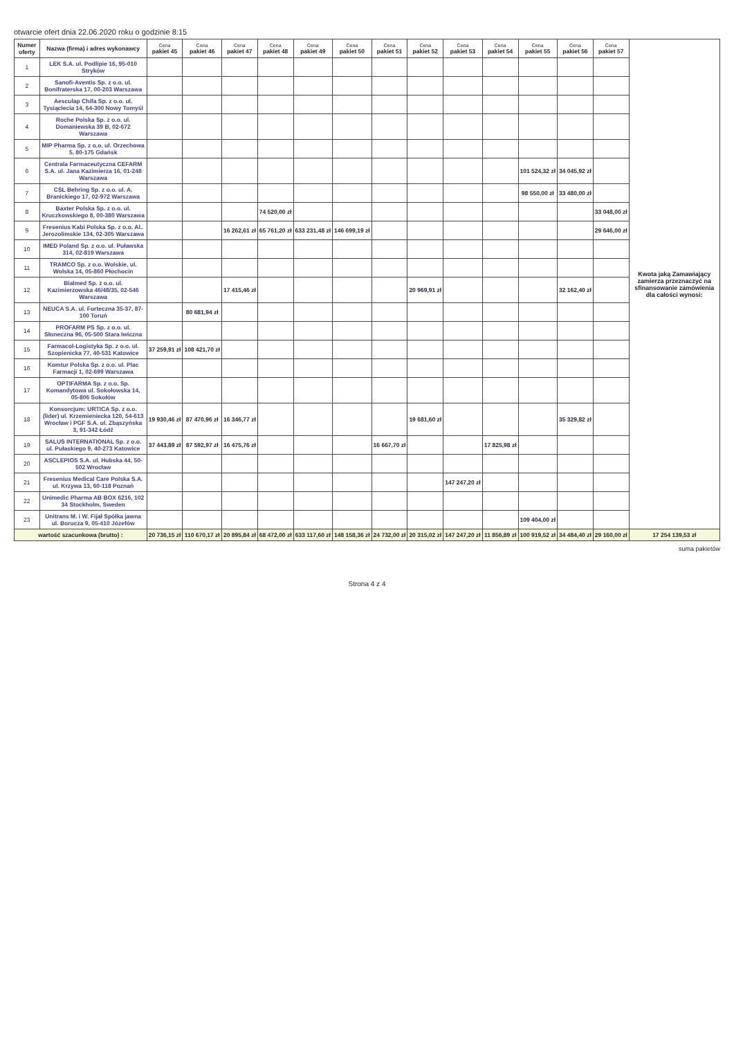otwarcie ofert dnia 22.06.2020 roku o godzinie 8:15
| Numer oferty | Nazwa (firma) i adres wykonawcy | Cena pakiet 45 | Cena pakiet 46 | Cena pakiet 47 | Cena pakiet 48 | Cena pakiet 49 | Cena pakiet 50 | Cena pakiet 51 | Cena pakiet 52 | Cena pakiet 53 | Cena pakiet 54 | Cena pakiet 55 | Cena pakiet 56 | Cena pakiet 57 | Kwota jaką Zamawiający zamierza przeznaczyć na sfinansowanie zamówienia dla całości wynosi: |
| --- | --- | --- | --- | --- | --- | --- | --- | --- | --- | --- | --- | --- | --- | --- | --- |
| 1 | LEK S.A. ul. Podlipie 16, 95-010 Stryków | | | | | | | | | | | | | | |
| 2 | Sanofi-Aventis Sp. z o.o. ul. Bonifraterska 17, 00-203 Warszawa | | | | | | | | | | | | | | |
| 3 | Aesculap Chifa Sp. z o.o. ul. Tysiąclecia 14, 64-300 Nowy Tomyśl | | | | | | | | | | | | | | |
| 4 | Roche Polska Sp. z o.o. ul. Domaniewska 39 B, 02-672 Warszawa | | | | | | | | | | | | | | |
| 5 | MIP Pharma Sp. z o.o. ul. Orzechowa 5, 80-175 Gdańsk | | | | | | | | | | | | | | |
| 6 | Centrala Farmaceutyczna CEFARM S.A. ul. Jana Kazimierza 16, 01-248 Warszawa | | | | | | | | | | | 101 524,32 zł | 34 045,92 zł | | |
| 7 | CSL Behring Sp. z o.o. ul. A. Branickiego 17, 02-972 Warszawa | | | | | | | | | | | 98 550,00 zł | 33 480,00 zł | | |
| 8 | Baxter Polska Sp. z o.o. ul. Kruczkowskiego 8, 00-380 Warszawa | | | | 74 520,00 zł | | | | | | | | | 33 048,00 zł | |
| 9 | Fresenius Kabi Polska Sp. z o.o. Al.. Jerozolimskie 134, 02-305 Warszawa | | | 16 262,61 zł | 65 761,20 zł | 633 231,48 zł | 146 699,19 zł | | | | | | | 29 646,00 zł | |
| 10 | IMED Poland Sp. z o.o. ul. Puławska 314, 02-819 Warszawa | | | | | | | | | | | | | | |
| 11 | TRAMCO Sp. z o.o. Wolskie, ul. Wolska 14, 05-860 Płochocin | | | | | | | | | | | | | | |
| 12 | Bialmed Sp. z o.o. ul. Kazimierzowska 46/48/35, 02-546 Warszawa | | | 17 415,46 zł | | | | | 20 969,91 zł | | | | 32 162,40 zł | | |
| 13 | NEUCA S.A. ul. Forteczna 35-37, 87-100 Toruń | | 80 681,94 zł | | | | | | | | | | | | |
| 14 | PROFARM PS Sp. z o.o. ul. Słoneczna 96, 05-500 Stara Iwiczna | | | | | | | | | | | | | | |
| 15 | Farmacol-Logistyka Sp. z o.o. ul. Szopienicka 77, 40-531 Katowice | 37 259,91 zł | 108 421,70 zł | | | | | | | | | | | | |
| 16 | Komtur Polska Sp. z o.o. ul. Plac Farmacji 1, 02-699 Warszawa | | | | | | | | | | | | | | |
| 17 | OPTIFARMA Sp. z o.o. Sp. Komandytowa ul. Sokołowska 14, 05-806 Sokołów | | | | | | | | | | | | | | |
| 18 | Konsorcjum: URTICA Sp. z o.o. (lider) ul. Krzemieniecka 120, 54-613 Wrocław i PGF S.A. ul. Zbąszyńska 3, 91-342 Łódź | 19 930,46 zł | 87 470,96 zł | 16 346,77 zł | | | | | 19 681,60 zł | | | | 35 329,82 zł | | |
| 19 | SALUS INTERNATIONAL Sp. z o.o. ul. Pułaskiego 9, 40-273 Katowice | 37 443,89 zł | 87 592,97 zł | 16 475,76 zł | | | | 16 667,70 zł | | | 17 825,98 zł | | | | |
| 20 | ASCLEPIOS S.A. ul. Hubska 44, 50-502 Wrocław | | | | | | | | | | | | | | |
| 21 | Fresenius Medical Care Polska S.A. ul. Krzywa 13, 60-118 Poznań | | | | | | | | | 147 247,20 zł | | | | | |
| 22 | Unimedic Pharma AB BOX 6216, 102 34 Stockholm, Sweden | | | | | | | | | | | | | | |
| 23 | Unitrans M. i W. Fijał Spółka jawna ul. Borucza 9, 05-410 Józefów | | | | | | | | | | | 109 404,00 zł | | | |
| wartość szacunkowa (brutto) : | | 20 736,15 zł | 110 670,17 zł | 20 895,84 zł | 68 472,00 zł | 633 117,60 zł | 148 158,36 zł | 24 732,00 zł | 20 315,02 zł | 147 247,20 zł | 11 856,89 zł | 100 919,52 zł | 34 484,40 zł | 29 160,00 zł | 17 254 139,53 zł |
suma pakietów
Strona 4 z 4